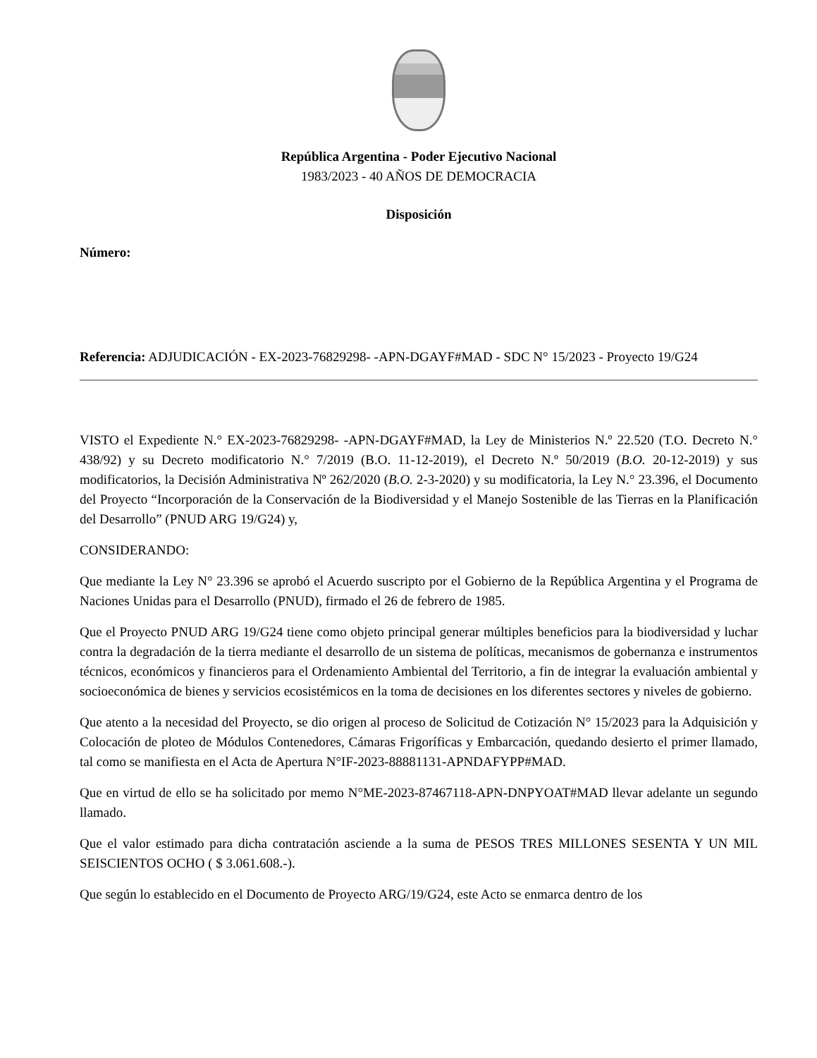República Argentina - Poder Ejecutivo Nacional
1983/2023 - 40 AÑOS DE DEMOCRACIA
Disposición
Número:
Referencia: ADJUDICACIÓN - EX-2023-76829298- -APN-DGAYF#MAD - SDC N° 15/2023 - Proyecto 19/G24
VISTO el Expediente N.° EX-2023-76829298- -APN-DGAYF#MAD, la Ley de Ministerios N.º 22.520 (T.O. Decreto N.° 438/92) y su Decreto modificatorio N.° 7/2019 (B.O. 11-12-2019), el Decreto N.º 50/2019 (B.O. 20-12-2019) y sus modificatorios, la Decisión Administrativa Nº 262/2020 (B.O. 2-3-2020) y su modificatoria, la Ley N.° 23.396, el Documento del Proyecto “Incorporación de la Conservación de la Biodiversidad y el Manejo Sostenible de las Tierras en la Planificación del Desarrollo” (PNUD ARG 19/G24) y,
CONSIDERANDO:
Que mediante la Ley N° 23.396 se aprobó el Acuerdo suscripto por el Gobierno de la República Argentina y el Programa de Naciones Unidas para el Desarrollo (PNUD), firmado el 26 de febrero de 1985.
Que el Proyecto PNUD ARG 19/G24 tiene como objeto principal generar múltiples beneficios para la biodiversidad y luchar contra la degradación de la tierra mediante el desarrollo de un sistema de políticas, mecanismos de gobernanza e instrumentos técnicos, económicos y financieros para el Ordenamiento Ambiental del Territorio, a fin de integrar la evaluación ambiental y socioeconómica de bienes y servicios ecosistémicos en la toma de decisiones en los diferentes sectores y niveles de gobierno.
Que atento a la necesidad del Proyecto, se dio origen al proceso de Solicitud de Cotización N° 15/2023 para la Adquisición y Colocación de ploteo de Módulos Contenedores, Cámaras Frigoríficas y Embarcación, quedando desierto el primer llamado, tal como se manifiesta en el Acta de Apertura N°IF-2023-88881131-APNDAFYPP#MAD.
Que en virtud de ello se ha solicitado por memo N°ME-2023-87467118-APN-DNPYOAT#MAD llevar adelante un segundo llamado.
Que el valor estimado para dicha contratación asciende a la suma de PESOS TRES MILLONES SESENTA Y UN MIL SEISCIENTOS OCHO ( $ 3.061.608.-).
Que según lo establecido en el Documento de Proyecto ARG/19/G24, este Acto se enmarca dentro de los